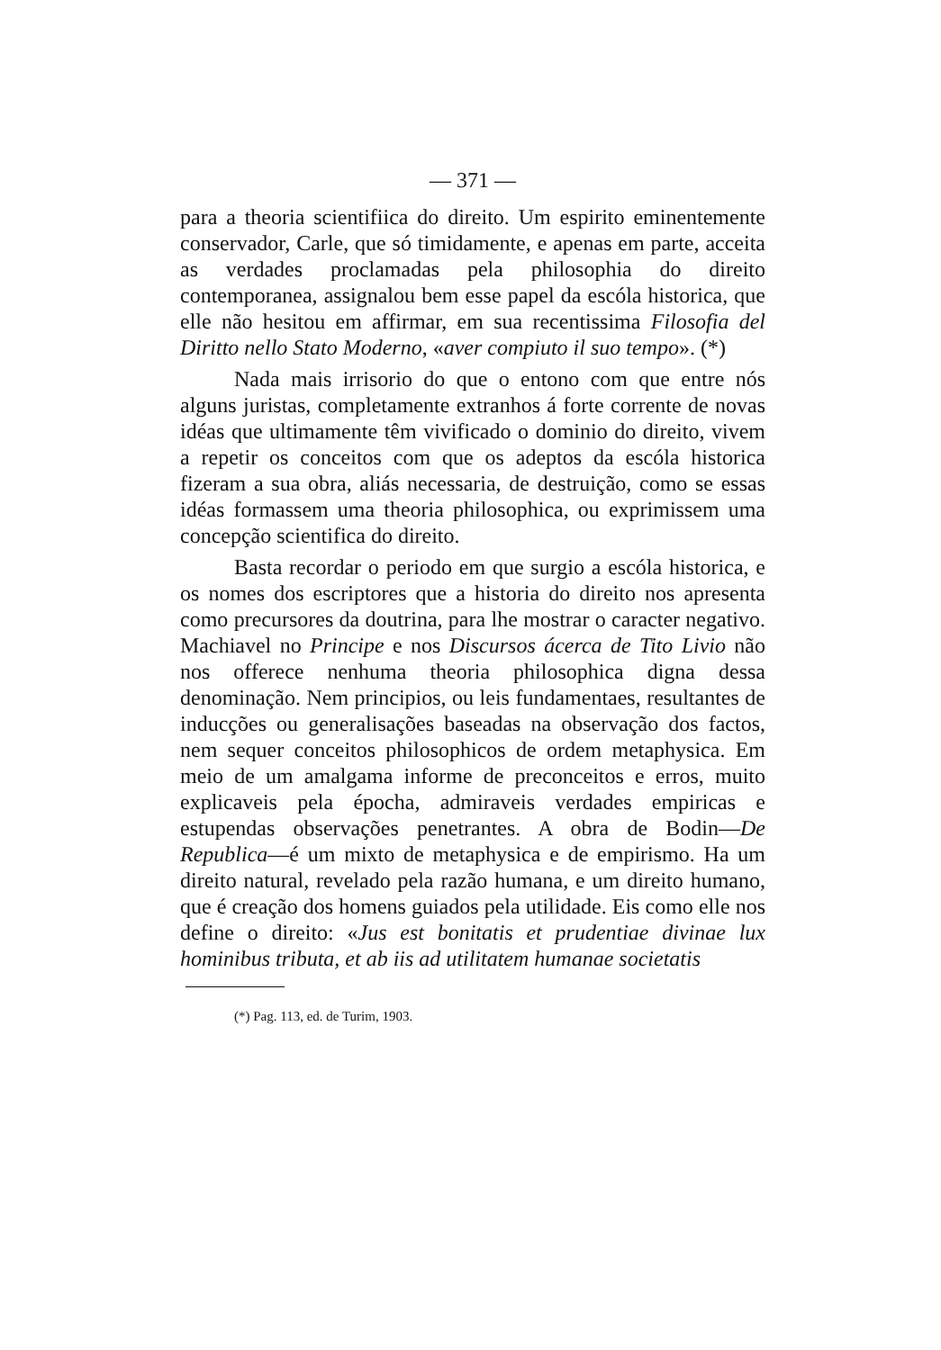— 371 —
para a theoria scientifiica do direito. Um espirito eminentemente conservador, Carle, que só timidamente, e apenas em parte, acceita as verdades proclamadas pela philosophia do direito contemporanea, assignalou bem esse papel da escóla historica, que elle não hesitou em affirmar, em sua recentissima Filosofia del Diritto nello Stato Moderno, «aver compiuto il suo tempo». (*)
Nada mais irrisorio do que o entono com que entre nós alguns juristas, completamente extranhos á forte corrente de novas idéas que ultimamente têm vivificado o dominio do direito, vivem a repetir os conceitos com que os adeptos da escóla historica fizeram a sua obra, aliás necessaria, de destruição, como se essas idéas formassem uma theoria philosophica, ou exprimissem uma concepção scientifica do direito.
Basta recordar o periodo em que surgio a escóla historica, e os nomes dos escriptores que a historia do direito nos apresenta como precursores da doutrina, para lhe mostrar o caracter negativo. Machiavel no Principe e nos Discursos ácerca de Tito Livio não nos offerece nenhuma theoria philosophica digna dessa denominação. Nem principios, ou leis fundamentaes, resultantes de inducções ou generalisações baseadas na observação dos factos, nem sequer conceitos philosophicos de ordem metaphysica. Em meio de um amalgama informe de preconceitos e erros, muito explicaveis pela épocha, admiraveis verdades empiricas e estupendas observações penetrantes. A obra de Bodin—De Republica—é um mixto de metaphysica e de empirismo. Ha um direito natural, revelado pela razão humana, e um direito humano, que é creação dos homens guiados pela utilidade. Eis como elle nos define o direito: «Jus est bonitatis et prudentiae divinae lux hominibus tributa, et ab iis ad utilitatem humanae societatis
(*) Pag. 113, ed. de Turim, 1903.